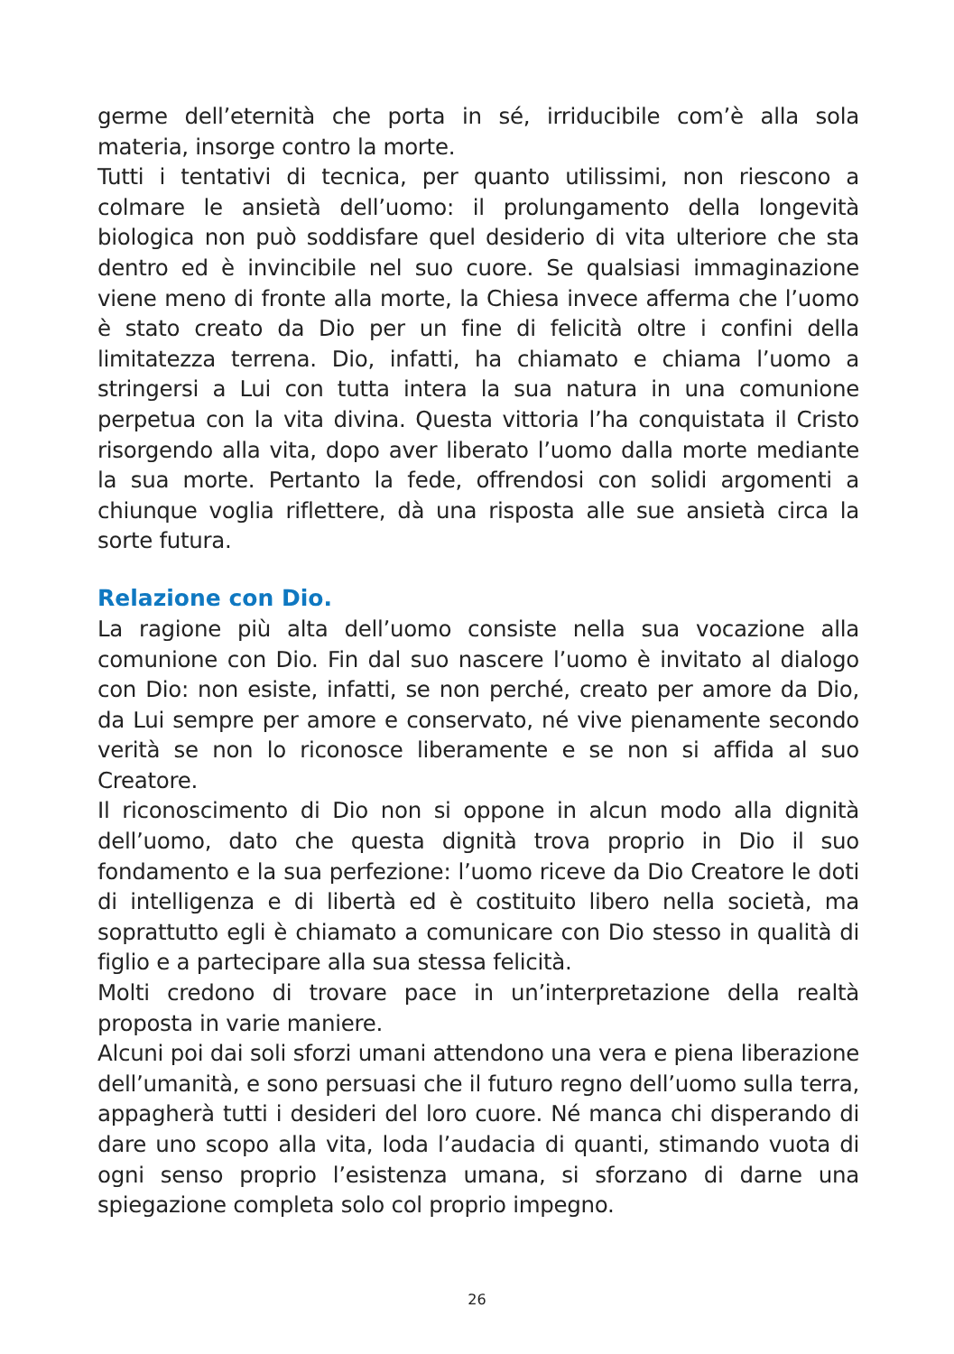germe dell’eternità che porta in sé, irriducibile com’è alla sola materia, insorge contro la morte.
Tutti i tentativi di tecnica, per quanto utilissimi, non riescono a colmare le ansietà dell’uomo: il prolungamento della longevità biologica non può soddisfare quel desiderio di vita ulteriore che sta dentro ed è invincibile nel suo cuore. Se qualsiasi immaginazione viene meno di fronte alla morte, la Chiesa invece afferma che l’uomo è stato creato da Dio per un fine di felicità oltre i confini della limitatezza terrena. Dio, infatti, ha chiamato e chiama l’uomo a stringersi a Lui con tutta intera la sua natura in una comunione perpetua con la vita divina. Questa vittoria l’ha conquistata il Cristo risorgendo alla vita, dopo aver liberato l’uomo dalla morte mediante la sua morte. Pertanto la fede, offrendosi con solidi argomenti a chiunque voglia riflettere, dà una risposta alle sue ansietà circa la sorte futura.
Relazione con Dio.
La ragione più alta dell’uomo consiste nella sua vocazione alla comunione con Dio. Fin dal suo nascere l’uomo è invitato al dialogo con Dio: non esiste, infatti, se non perché, creato per amore da Dio, da Lui sempre per amore e conservato, né vive pienamente secondo verità se non lo riconosce liberamente e se non si affida al suo Creatore.
Il riconoscimento di Dio non si oppone in alcun modo alla dignità dell’uomo, dato che questa dignità trova proprio in Dio il suo fondamento e la sua perfezione: l’uomo riceve da Dio Creatore le doti di intelligenza e di libertà ed è costituito libero nella società, ma soprattutto egli è chiamato a comunicare con Dio stesso in qualità di figlio e a partecipare alla sua stessa felicità.
Molti credono di trovare pace in un’interpretazione della realtà proposta in varie maniere.
Alcuni poi dai soli sforzi umani attendono una vera e piena liberazione dell’umanità, e sono persuasi che il futuro regno dell’uomo sulla terra, appagherà tutti i desideri del loro cuore. Né manca chi disperando di dare uno scopo alla vita, loda l’audacia di quanti, stimando vuota di ogni senso proprio l’esistenza umana, si sforzano di darne una spiegazione completa solo col proprio impegno.
26